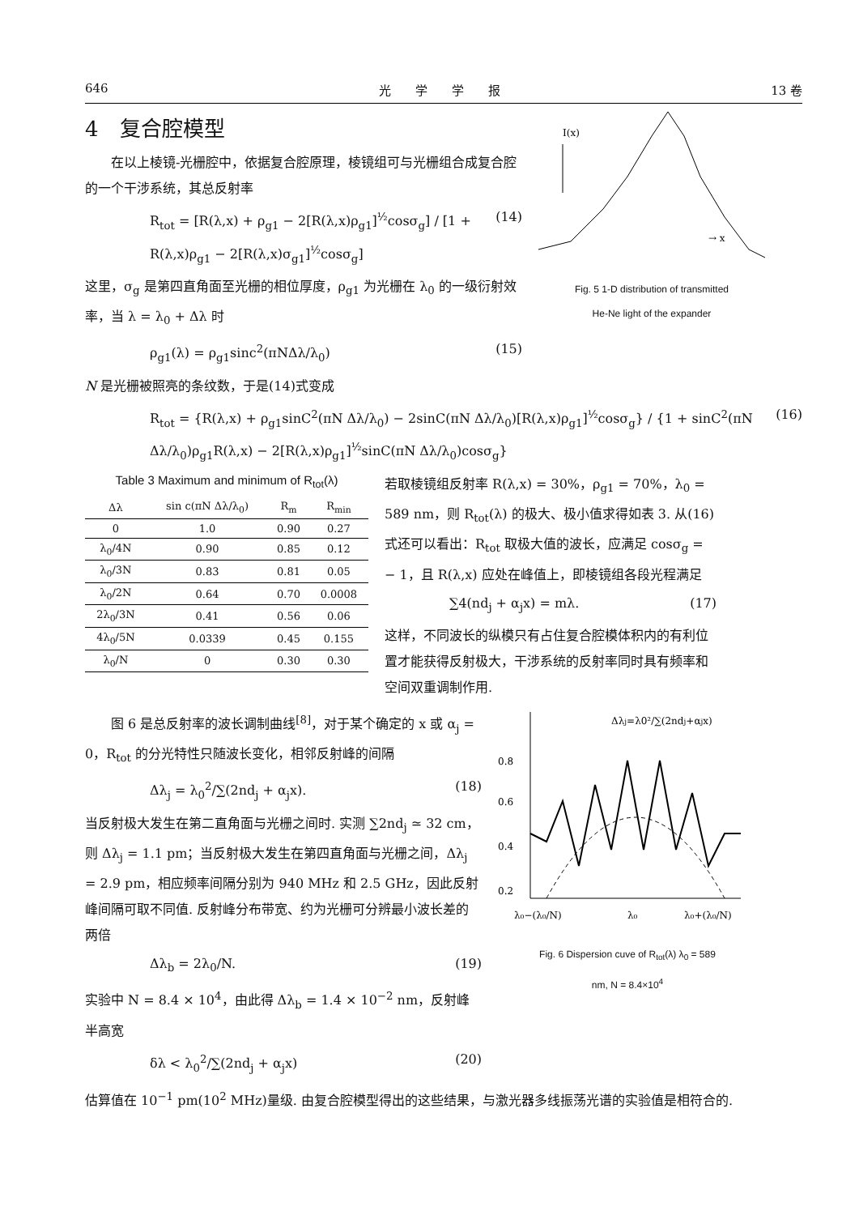646 光　　学　　学　　报 13 卷
4　复合腔模型
　　在以上棱镜-光栅腔中，依据复合腔原理，棱镜组可与光栅组合成复合腔的一个干涉系统，其总反射率
R<sub>tot</sub> = [R(λ,x) + ρ<sub>g1</sub> − 2[R(λ,x)ρ<sub>g1</sub>]<sup>½</sup>cosσ<sub>g</sub>] / [1 + R(λ,x)ρ<sub>g1</sub> − 2[R(λ,x)σ<sub>g1</sub>]<sup>½</sup>cosσ<sub>g</sub>] (14)
这里，σ<sub>g</sub> 是第四直角面至光栅的相位厚度，ρ<sub>g1</sub> 为光栅在 λ<sub>0</sub> 的一级衍射效率，当 λ = λ<sub>0</sub> + Δλ 时
ρ<sub>g1</sub>(λ) = ρ<sub>g1</sub>sinc<sup>2</sup>(πNΔλ/λ<sub>0</sub>) (15)
I(x)
→ x
Fig. 5 1-D distribution of transmitted
He-Ne light of the expander
N 是光栅被照亮的条纹数，于是(14)式变成
R<sub>tot</sub> = {R(λ,x) + ρ<sub>g1</sub>sinC<sup>2</sup>(πN Δλ/λ<sub>0</sub>) − 2sinC(πN Δλ/λ<sub>0</sub>)[R(λ,x)ρ<sub>g1</sub>]<sup>½</sup>cosσ<sub>g</sub>} / {1 + sinC<sup>2</sup>(πN Δλ/λ<sub>0</sub>)ρ<sub>g1</sub>R(λ,x) − 2[R(λ,x)ρ<sub>g1</sub>]<sup>½</sup>sinC(πN Δλ/λ<sub>0</sub>)cosσ<sub>g</sub>} (16)
Table 3 Maximum and minimum of R<sub>tot</sub>(λ)
| Δλ | sin c(πN Δλ/λ<sub>0</sub>) | R<sub>m</sub> | R<sub>min</sub> |
| --- | --- | --- | --- |
| 0 | 1.0 | 0.90 | 0.27 |
| λ<sub>0</sub>/4N | 0.90 | 0.85 | 0.12 |
| λ<sub>0</sub>/3N | 0.83 | 0.81 | 0.05 |
| λ<sub>0</sub>/2N | 0.64 | 0.70 | 0.0008 |
| 2λ<sub>0</sub>/3N | 0.41 | 0.56 | 0.06 |
| 4λ<sub>0</sub>/5N | 0.0339 | 0.45 | 0.155 |
| λ<sub>0</sub>/N | 0 | 0.30 | 0.30 |
若取棱镜组反射率 R(λ,x) = 30%，ρ<sub>g1</sub> = 70%，λ<sub>0</sub> = 589 nm，则 R<sub>tot</sub>(λ) 的极大、极小值求得如表 3. 从(16)式还可以看出：R<sub>tot</sub> 取极大值的波长，应满足 cosσ<sub>g</sub> = − 1，且 R(λ,x) 应处在峰值上，即棱镜组各段光程满足
∑4(nd<sub>j</sub> + α<sub>j</sub>x) = mλ. (17)
这样，不同波长的纵模只有占住复合腔模体积内的有利位置才能获得反射极大，干涉系统的反射率同时具有频率和空间双重调制作用.
　　图 6 是总反射率的波长调制曲线<sup>[8]</sup>，对于某个确定的 x 或 α<sub>j</sub> = 0，R<sub>tot</sub> 的分光特性只随波长变化，相邻反射峰的间隔
Δλ<sub>j</sub> = λ<sub>0</sub><sup>2</sup>/∑(2nd<sub>j</sub> + α<sub>j</sub>x). (18)
当反射极大发生在第二直角面与光栅之间时. 实测 ∑2nd<sub>j</sub> ≃ 32 cm，则 Δλ<sub>j</sub> = 1.1 pm；当反射极大发生在第四直角面与光栅之间，Δλ<sub>j</sub> = 2.9 pm，相应频率间隔分别为 940 MHz 和 2.5 GHz，因此反射峰间隔可取不同值. 反射峰分布带宽、约为光栅可分辨最小波长差的两倍
Δλ<sub>b</sub> = 2λ<sub>0</sub>/N. (19)
实验中 N = 8.4 × 10<sup>4</sup>，由此得 Δλ<sub>b</sub> = 1.4 × 10<sup>−2</sup> nm，反射峰半高宽
δλ < λ<sub>0</sub><sup>2</sup>/∑(2nd<sub>j</sub> + α<sub>j</sub>x) (20)
0.8
0.6
0.4
0.2
Δλj=λ0²/∑(2ndj+αjx)
λ₀−(λ₀/N)
λ₀
λ₀+(λ₀/N)
Fig. 6 Dispersion cuve of R<sub>tot</sub>(λ) λ<sub>0</sub> = 589
nm, N = 8.4×10<sup>4</sup>
估算值在 10<sup>−1</sup> pm(10<sup>2</sup> MHz)量级. 由复合腔模型得出的这些结果，与激光器多线振荡光谱的实验值是相符合的.